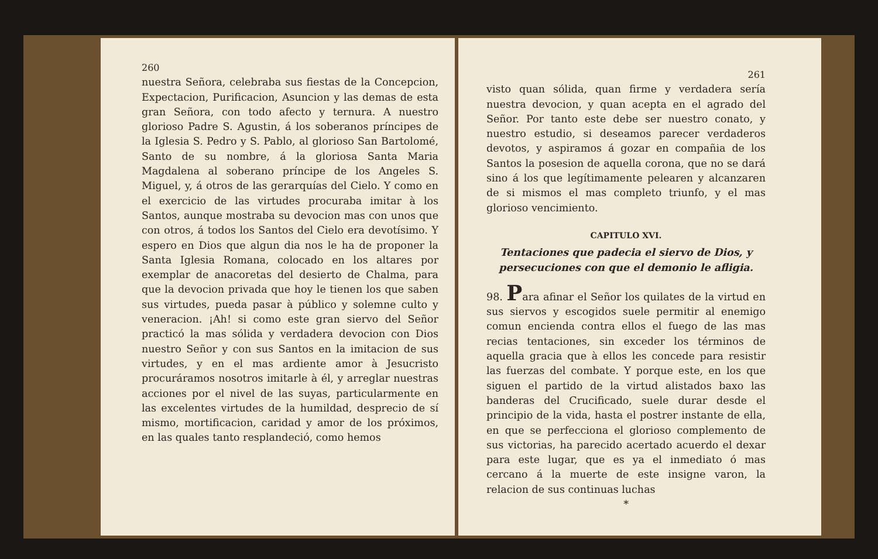260
nuestra Señora, celebraba sus fiestas de la Concepcion, Expectacion, Purificacion, Asuncion y las demas de esta gran Señora, con todo afecto y ternura. A nuestro glorioso Padre S. Agustin, á los soberanos príncipes de la Iglesia S. Pedro y S. Pablo, al glorioso San Bartolomé, Santo de su nombre, á la gloriosa Santa Maria Magdalena al soberano príncipe de los Angeles S. Miguel, y, á otros de las gerarquías del Cielo. Y como en el exercicio de las virtudes procuraba imitar à los Santos, aunque mostraba su devocion mas con unos que con otros, á todos los Santos del Cielo era devotísimo. Y espero en Dios que algun dia nos le ha de proponer la Santa Iglesia Romana, colocado en los altares por exemplar de anacoretas del desierto de Chalma, para que la devocion privada que hoy le tienen los que saben sus virtudes, pueda pasar à público y solemne culto y veneracion. ¡Ah! si como este gran siervo del Señor practicó la mas sólida y verdadera devocion con Dios nuestro Señor y con sus Santos en la imitacion de sus virtudes, y en el mas ardiente amor à Jesucristo procuráramos nosotros imitarle à él, y arreglar nuestras acciones por el nivel de las suyas, particularmente en las excelentes virtudes de la humildad, desprecio de sí mismo, mortificacion, caridad y amor de los próximos, en las quales tanto resplandeció, como hemos
261
visto quan sólida, quan firme y verdadera sería nuestra devocion, y quan acepta en el agrado del Señor. Por tanto este debe ser nuestro conato, y nuestro estudio, si deseamos parecer verdaderos devotos, y aspiramos á gozar en compañia de los Santos la posesion de aquella corona, que no se dará sino á los que legítimamente pelearen y alcanzaren de si mismos el mas completo triunfo, y el mas glorioso vencimiento.
CAPITULO XVI.
Tentaciones que padecia el siervo de Dios, y persecuciones con que el demonio le afligia.
98. Para afinar el Señor los quilates de la virtud en sus siervos y escogidos suele permitir al enemigo comun encienda contra ellos el fuego de las mas recias tentaciones, sin exceder los términos de aquella gracia que à ellos les concede para resistir las fuerzas del combate. Y porque este, en los que siguen el partido de la virtud alistados baxo las banderas del Crucificado, suele durar desde el principio de la vida, hasta el postrer instante de ella, en que se perfecciona el glorioso complemento de sus victorias, ha parecido acertado acuerdo el dexar para este lugar, que es ya el inmediato ó mas cercano á la muerte de este insigne varon, la relacion de sus continuas luchas
*